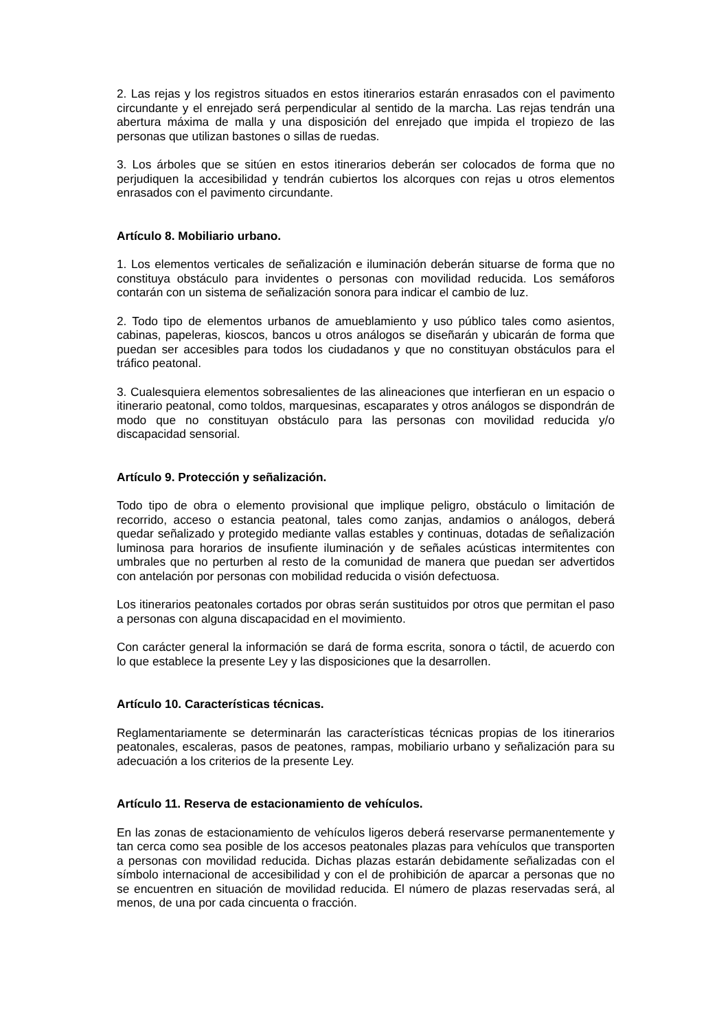2. Las rejas y los registros situados en estos itinerarios estarán enrasados con el pavimento circundante y el enrejado será perpendicular al sentido de la marcha. Las rejas tendrán una abertura máxima de malla y una disposición del enrejado que impida el tropiezo de las personas que utilizan bastones o sillas de ruedas.
3. Los árboles que se sitúen en estos itinerarios deberán ser colocados de forma que no perjudiquen la accesibilidad y tendrán cubiertos los alcorques con rejas u otros elementos enrasados con el pavimento circundante.
Artículo 8. Mobiliario urbano.
1. Los elementos verticales de señalización e iluminación deberán situarse de forma que no constituya obstáculo para invidentes o personas con movilidad reducida. Los semáforos contarán con un sistema de señalización sonora para indicar el cambio de luz.
2. Todo tipo de elementos urbanos de amueblamiento y uso público tales como asientos, cabinas, papeleras, kioscos, bancos u otros análogos se diseñarán y ubicarán de forma que puedan ser accesibles para todos los ciudadanos y que no constituyan obstáculos para el tráfico peatonal.
3. Cualesquiera elementos sobresalientes de las alineaciones que interfieran en un espacio o itinerario peatonal, como toldos, marquesinas, escaparates y otros análogos se dispondrán de modo que no constituyan obstáculo para las personas con movilidad reducida y/o discapacidad sensorial.
Artículo 9. Protección y señalización.
Todo tipo de obra o elemento provisional que implique peligro, obstáculo o limitación de recorrido, acceso o estancia peatonal, tales como zanjas, andamios o análogos, deberá quedar señalizado y protegido mediante vallas estables y continuas, dotadas de señalización luminosa para horarios de insufiente iluminación y de señales acústicas intermitentes con umbrales que no perturben al resto de la comunidad de manera que puedan ser advertidos con antelación por personas con mobilidad reducida o visión defectuosa.
Los itinerarios peatonales cortados por obras serán sustituidos por otros que permitan el paso a personas con alguna discapacidad en el movimiento.
Con carácter general la información se dará de forma escrita, sonora o táctil, de acuerdo con lo que establece la presente Ley y las disposiciones que la desarrollen.
Artículo 10. Características técnicas.
Reglamentariamente se determinarán las características técnicas propias de los itinerarios peatonales, escaleras, pasos de peatones, rampas, mobiliario urbano y señalización para su adecuación a los criterios de la presente Ley.
Artículo 11. Reserva de estacionamiento de vehículos.
En las zonas de estacionamiento de vehículos ligeros deberá reservarse permanentemente y tan cerca como sea posible de los accesos peatonales plazas para vehículos que transporten a personas con movilidad reducida. Dichas plazas estarán debidamente señalizadas con el símbolo internacional de accesibilidad y con el de prohibición de aparcar a personas que no se encuentren en situación de movilidad reducida. El número de plazas reservadas será, al menos, de una por cada cincuenta o fracción.